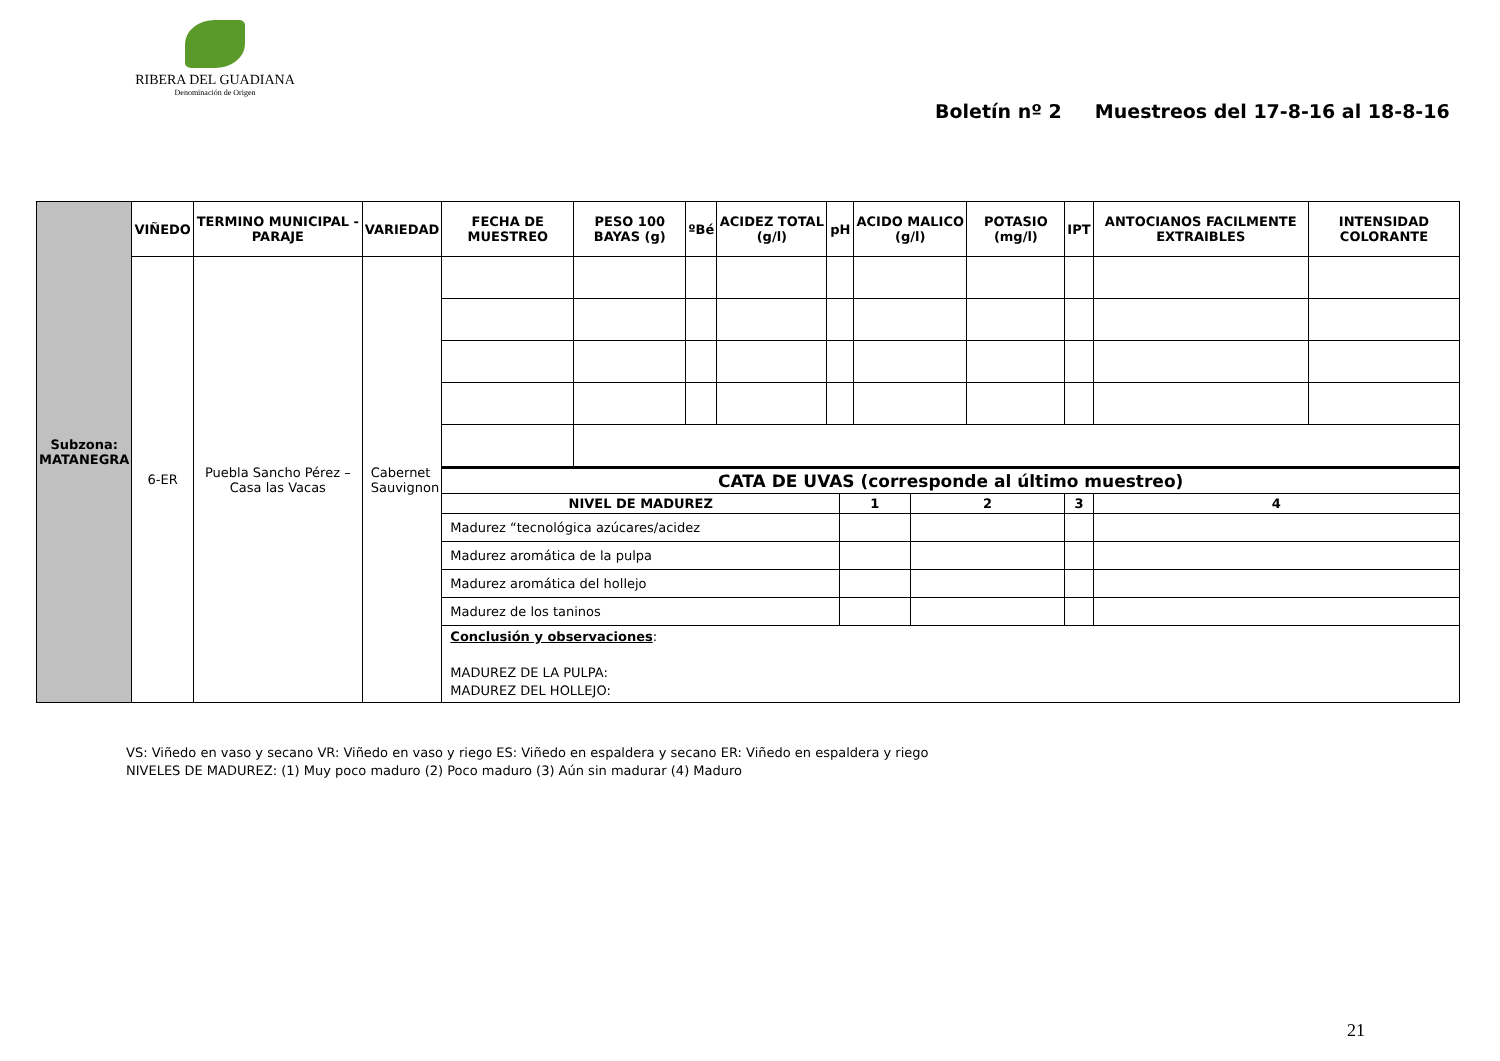RIBERA DEL GUADIANA
Denominación de Origen
Boletín nº 2 Muestreos del 17-8-16 al 18-8-16
| Subzona: MATANEGRA | VIÑEDO | TERMINO MUNICIPAL - PARAJE | VARIEDAD | FECHA DE MUESTREO | PESO 100 BAYAS (g) | ºBé | ACIDEZ TOTAL (g/l) | pH | | ACIDO MALICO (g/l) | | POTASIO (mg/l) | IPT | ANTOCIANOS FACILMENTE EXTRAIBLES | INTENSIDAD COLORANTE |
| --- | --- | --- | --- | --- | --- | --- | --- | --- | --- | --- | --- | --- | --- | --- | --- |
| | 6-ER | Puebla Sancho Pérez – Casa las Vacas | Cabernet Sauvignon | | | | | | | | | | | | |
| | | | | CATA DE UVAS (corresponde al último muestreo) | | | | | | | | | | | |
| | | | | NIVEL DE MADUREZ | | | | | 1 | | 2 | | 3 | 4 | |
| | | | | Madurez “tecnológica azúcares/acidez | | | | | | | | | | | |
| | | | | Madurez aromática de la pulpa | | | | | | | | | | | |
| | | | | Madurez aromática del hollejo | | | | | | | | | | | |
| | | | | Madurez de los taninos | | | | | | | | | | | |
| | | | | Conclusión y observaciones : MADUREZ DE LA PULPA: MADUREZ DEL HOLLEJO: | | | | | | | | | | | |
VS: Viñedo en vaso y secano VR: Viñedo en vaso y riego ES: Viñedo en espaldera y secano ER: Viñedo en espaldera y riego
NIVELES DE MADUREZ: (1) Muy poco maduro (2) Poco maduro (3) Aún sin madurar (4) Maduro
21